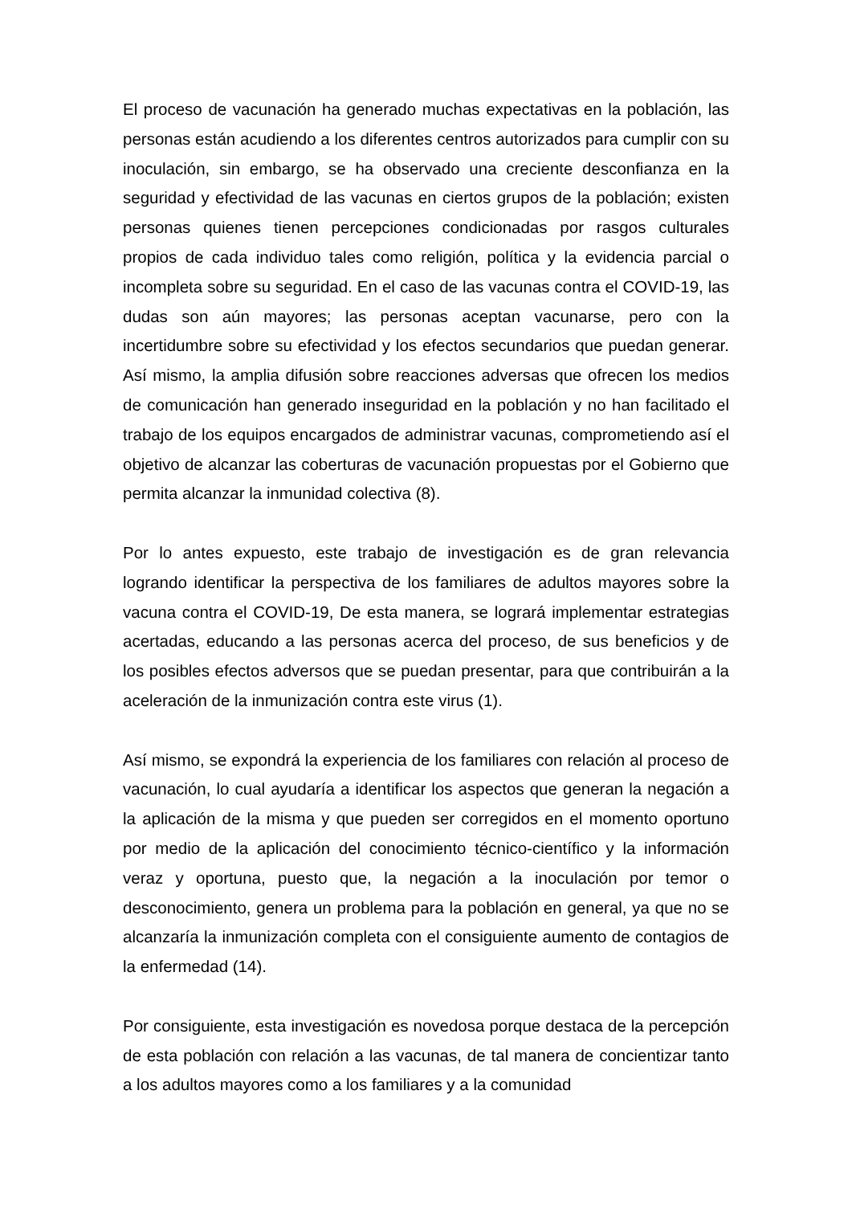El proceso de vacunación ha generado muchas expectativas en la población, las personas están acudiendo a los diferentes centros autorizados para cumplir con su inoculación, sin embargo, se ha observado una creciente desconfianza en la seguridad y efectividad de las vacunas en ciertos grupos de la población; existen personas quienes tienen percepciones condicionadas por rasgos culturales propios de cada individuo tales como religión, política y la evidencia parcial o incompleta sobre su seguridad. En el caso de las vacunas contra el COVID-19, las dudas son aún mayores; las personas aceptan vacunarse, pero con la incertidumbre sobre su efectividad y los efectos secundarios que puedan generar. Así mismo, la amplia difusión sobre reacciones adversas que ofrecen los medios de comunicación han generado inseguridad en la población y no han facilitado el trabajo de los equipos encargados de administrar vacunas, comprometiendo así el objetivo de alcanzar las coberturas de vacunación propuestas por el Gobierno que permita alcanzar la inmunidad colectiva (8).
Por lo antes expuesto, este trabajo de investigación es de gran relevancia logrando identificar la perspectiva de los familiares de adultos mayores sobre la vacuna contra el COVID-19, De esta manera, se logrará implementar estrategias acertadas, educando a las personas acerca del proceso, de sus beneficios y de los posibles efectos adversos que se puedan presentar, para que contribuirán a la aceleración de la inmunización contra este virus (1).
Así mismo, se expondrá la experiencia de los familiares con relación al proceso de vacunación, lo cual ayudaría a identificar los aspectos que generan la negación a la aplicación de la misma y que pueden ser corregidos en el momento oportuno por medio de la aplicación del conocimiento técnico-científico y la información veraz y oportuna, puesto que, la negación a la inoculación por temor o desconocimiento, genera un problema para la población en general, ya que no se alcanzaría la inmunización completa con el consiguiente aumento de contagios de la enfermedad (14).
Por consiguiente, esta investigación es novedosa porque destaca de la percepción de esta población con relación a las vacunas, de tal manera de concientizar tanto a los adultos mayores como a los familiares y a la comunidad